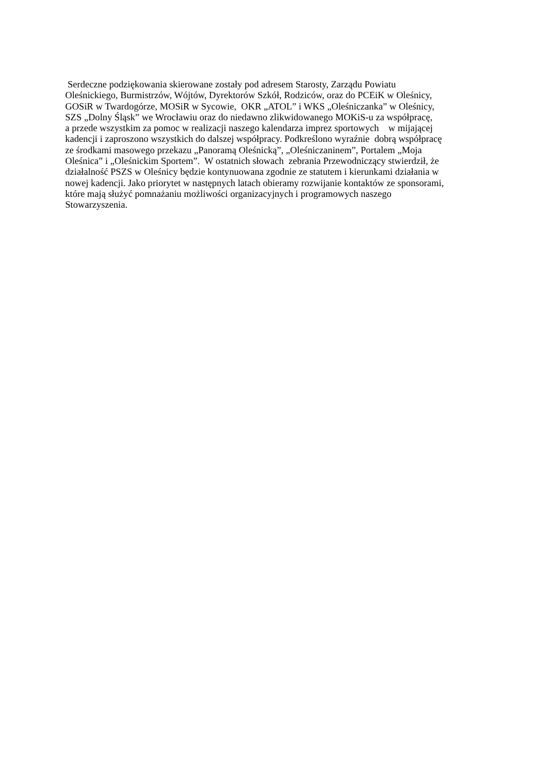Serdeczne podziękowania skierowane zostały pod adresem Starosty, Zarządu Powiatu
Oleśnickiego, Burmistrzów, Wójtów, Dyrektorów Szkół, Rodziców, oraz do PCEiK w Oleśnicy,
GOSiR w Twardogórze, MOSiR w Sycowie, OKR „ATOL” i WKS „Oleśniczanka” w Oleśnicy,
SZS „Dolny Śląsk” we Wrocławiu oraz do niedawno zlikwidowanego MOKiS-u za współpracę,
a przede wszystkim za pomoc w realizacji naszego kalendarza imprez sportowych w mijającej
kadencji i zaproszono wszystkich do dalszej współpracy. Podkreślono wyraźnie dobrą współpracę
ze środkami masowego przekazu „Panoramą Oleśnicką”, „Oleśniczaninem”, Portalem „Moja
Oleśnica” i „Oleśnickim Sportem”. W ostatnich słowach zebrania Przewodniczący stwierdził, że
działalność PSZS w Oleśnicy będzie kontynuowana zgodnie ze statutem i kierunkami działania w
nowej kadencji. Jako priorytet w następnych latach obieramy rozwijanie kontaktów ze sponsorami,
które mają służyć pomnażaniu możliwości organizacyjnych i programowych naszego
Stowarzyszenia.